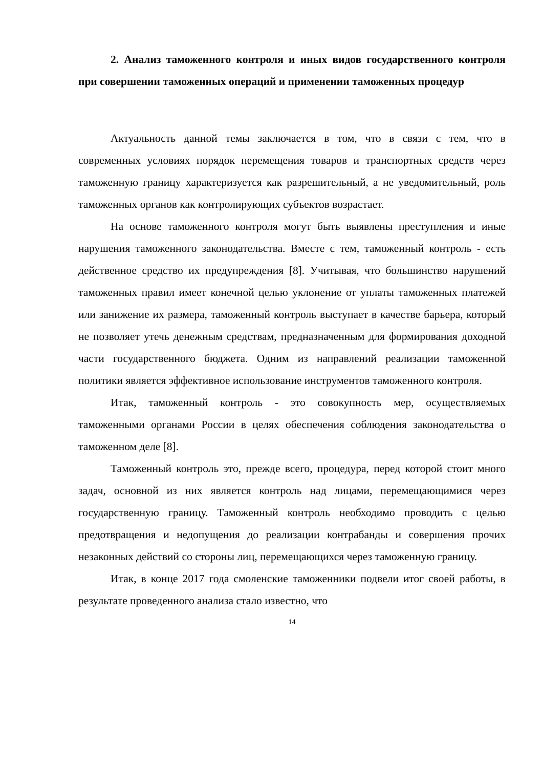2. Анализ таможенного контроля и иных видов государственного контроля при совершении таможенных операций и применении таможенных процедур
Актуальность данной темы заключается в том, что в связи с тем, что в современных условиях порядок перемещения товаров и транспортных средств через таможенную границу характеризуется как разрешительный, а не уведомительный, роль таможенных органов как контролирующих субъектов возрастает.
На основе таможенного контроля могут быть выявлены преступления и иные нарушения таможенного законодательства. Вместе с тем, таможенный контроль - есть действенное средство их предупреждения [8]. Учитывая, что большинство нарушений таможенных правил имеет конечной целью уклонение от уплаты таможенных платежей или занижение их размера, таможенный контроль выступает в качестве барьера, который не позволяет утечь денежным средствам, предназначенным для формирования доходной части государственного бюджета. Одним из направлений реализации таможенной политики является эффективное использование инструментов таможенного контроля.
Итак, таможенный контроль - это совокупность мер, осуществляемых таможенными органами России в целях обеспечения соблюдения законодательства о таможенном деле [8].
Таможенный контроль это, прежде всего, процедура, перед которой стоит много задач, основной из них является контроль над лицами, перемещающимися через государственную границу. Таможенный контроль необходимо проводить с целью предотвращения и недопущения до реализации контрабанды и совершения прочих незаконных действий со стороны лиц, перемещающихся через таможенную границу.
Итак, в конце 2017 года смоленские таможенники подвели итог своей работы, в результате проведенного анализа стало известно, что
14